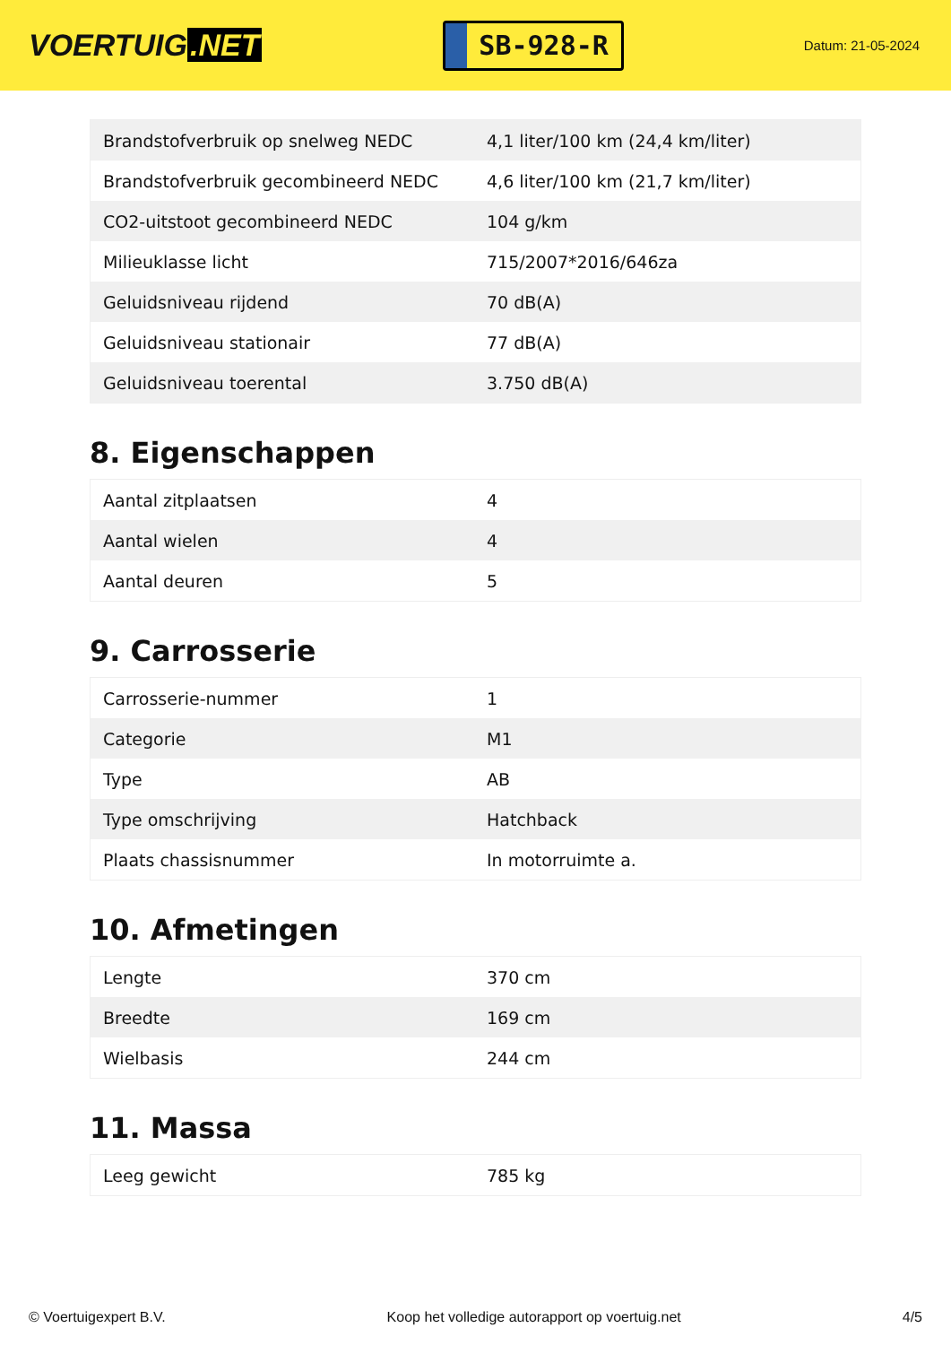VOERTUIG.NET
SB-928-R
Datum: 21-05-2024
| Brandstofverbruik op snelweg NEDC | 4,1 liter/100 km (24,4 km/liter) |
| Brandstofverbruik gecombineerd NEDC | 4,6 liter/100 km (21,7 km/liter) |
| CO2-uitstoot gecombineerd NEDC | 104 g/km |
| Milieuklasse licht | 715/2007*2016/646za |
| Geluidsniveau rijdend | 70 dB(A) |
| Geluidsniveau stationair | 77 dB(A) |
| Geluidsniveau toerental | 3.750 dB(A) |
8. Eigenschappen
| Aantal zitplaatsen | 4 |
| Aantal wielen | 4 |
| Aantal deuren | 5 |
9. Carrosserie
| Carrosserie-nummer | 1 |
| Categorie | M1 |
| Type | AB |
| Type omschrijving | Hatchback |
| Plaats chassisnummer | In motorruimte a. |
10. Afmetingen
| Lengte | 370 cm |
| Breedte | 169 cm |
| Wielbasis | 244 cm |
11. Massa
| Leeg gewicht | 785 kg |
© Voertuigexpert B.V. Koop het volledige autorapport op voertuig.net 4/5